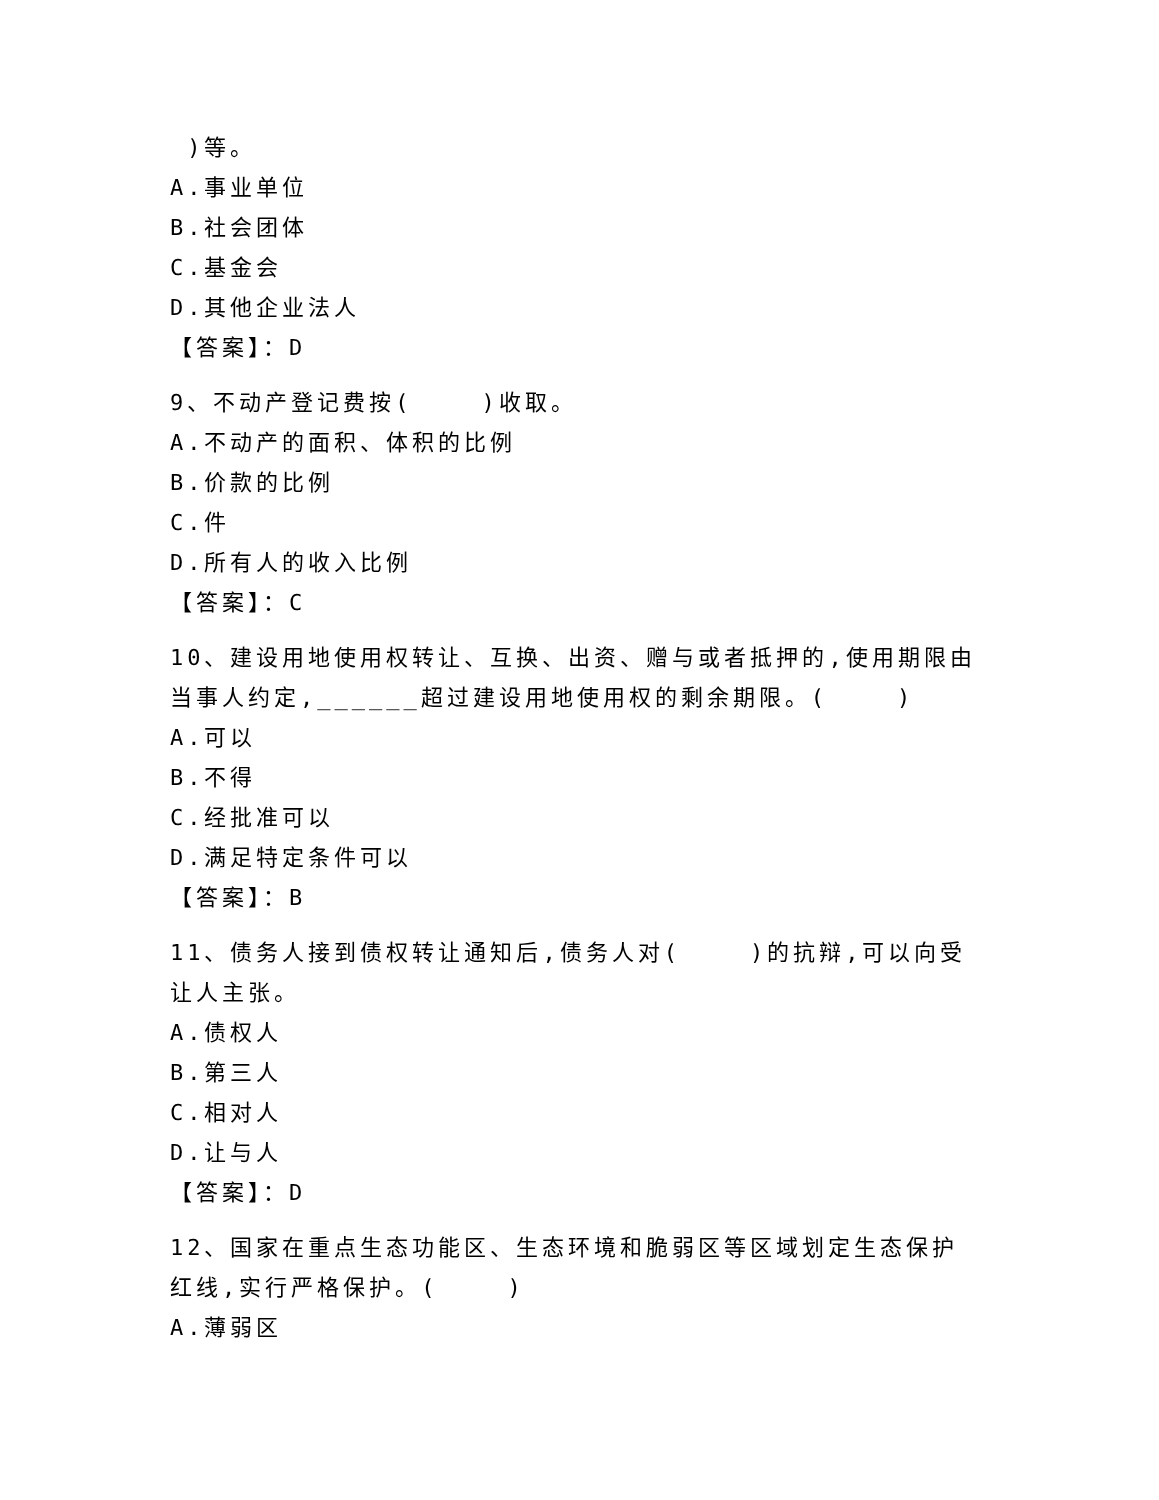)等。
A.事业单位
B.社会团体
C.基金会
D.其他企业法人
【答案】：D
9、不动产登记费按( )收取。
A.不动产的面积、体积的比例
B.价款的比例
C.件
D.所有人的收入比例
【答案】：C
10、建设用地使用权转让、互换、出资、赠与或者抵押的,使用期限由当事人约定,______超过建设用地使用权的剩余期限。( )
A.可以
B.不得
C.经批准可以
D.满足特定条件可以
【答案】：B
11、债务人接到债权转让通知后,债务人对( )的抗辩,可以向受让人主张。
A.债权人
B.第三人
C.相对人
D.让与人
【答案】：D
12、国家在重点生态功能区、生态环境和脆弱区等区域划定生态保护红线,实行严格保护。( )
A.薄弱区